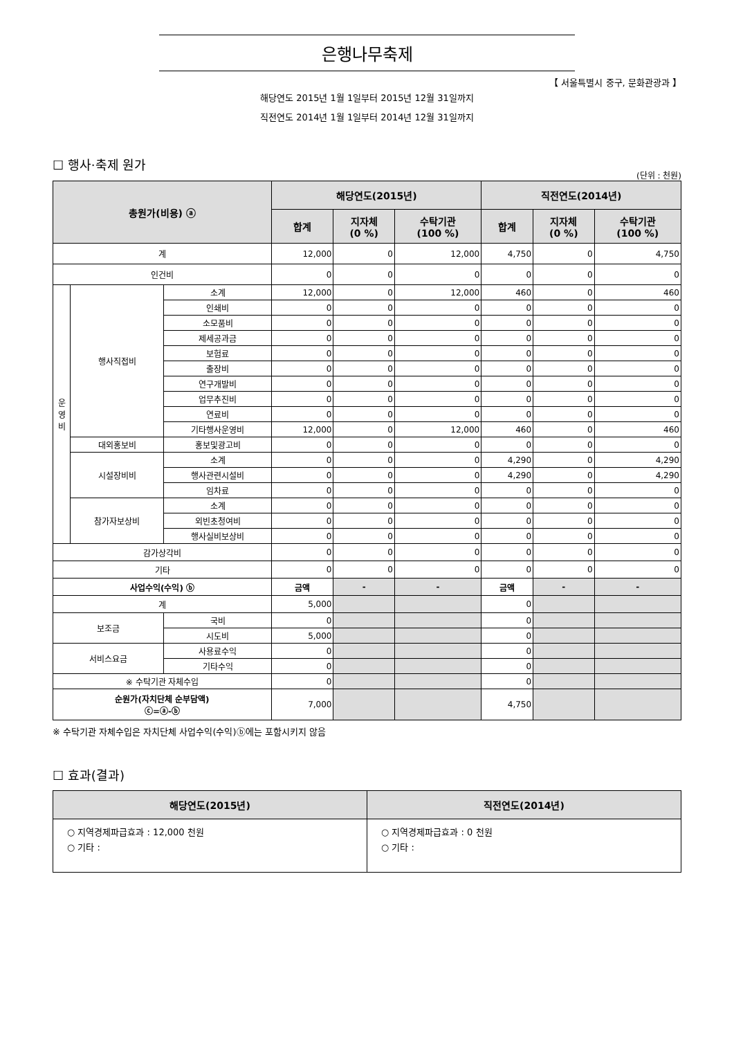은행나무축제
【 서울특별시 중구, 문화관광과 】
해당연도 2015년 1월 1일부터 2015년 12월 31일까지
직전연도 2014년 1월 1일부터 2014년 12월 31일까지
☐ 행사·축제 원가
(단위 : 천원)
| 총원가(비용) ⓐ | | | 해당연도(2015년) | | | 직전연도(2014년) | | |
| --- | --- | --- | --- | --- | --- | --- | --- | --- |
| | | | 합계 | 지자체 (0 %) | 수탁기관 (100 %) | 합계 | 지자체 (0 %) | 수탁기관 (100 %) |
| 계 | | | 12,000 | 0 | 12,000 | 4,750 | 0 | 4,750 |
| 인건비 | | | 0 | 0 | 0 | 0 | 0 | 0 |
| 운 영 비 | 행사직접비 | 소계 | 12,000 | 0 | 12,000 | 460 | 0 | 460 |
| | | 인쇄비 | 0 | 0 | 0 | 0 | 0 | 0 |
| | | 소모품비 | 0 | 0 | 0 | 0 | 0 | 0 |
| | | 제세공과금 | 0 | 0 | 0 | 0 | 0 | 0 |
| | | 보험료 | 0 | 0 | 0 | 0 | 0 | 0 |
| | | 출장비 | 0 | 0 | 0 | 0 | 0 | 0 |
| | | 연구개발비 | 0 | 0 | 0 | 0 | 0 | 0 |
| | | 업무추진비 | 0 | 0 | 0 | 0 | 0 | 0 |
| | | 연료비 | 0 | 0 | 0 | 0 | 0 | 0 |
| | | 기타행사운영비 | 12,000 | 0 | 12,000 | 460 | 0 | 460 |
| | 대외홍보비 | 홍보및광고비 | 0 | 0 | 0 | 0 | 0 | 0 |
| | 시설장비비 | 소계 | 0 | 0 | 0 | 4,290 | 0 | 4,290 |
| | | 행사관련시설비 | 0 | 0 | 0 | 4,290 | 0 | 4,290 |
| | | 임차료 | 0 | 0 | 0 | 0 | 0 | 0 |
| | 참가자보상비 | 소계 | 0 | 0 | 0 | 0 | 0 | 0 |
| | | 외빈초청여비 | 0 | 0 | 0 | 0 | 0 | 0 |
| | | 행사실비보상비 | 0 | 0 | 0 | 0 | 0 | 0 |
| 감가상각비 | | | 0 | 0 | 0 | 0 | 0 | 0 |
| 기타 | | | 0 | 0 | 0 | 0 | 0 | 0 |
| 사업수익(수익) ⓑ | | | 금액 | - | - | 금액 | - | - |
| 계 | | | 5,000 | | | 0 | | |
| 보조금 | | 국비 | 0 | | | 0 | | |
| | | 시도비 | 5,000 | | | 0 | | |
| 서비스요금 | | 사용료수익 | 0 | | | 0 | | |
| | | 기타수익 | 0 | | | 0 | | |
| ※ 수탁기관 자체수입 | | | 0 | | | 0 | | |
| 순원가(자치단체 순부담액) ⓒ=ⓐ-ⓑ | | | 7,000 | | | 4,750 | | |
※ 수탁기관 자체수입은 자치단체 사업수익(수익)ⓑ에는 포함시키지 않음
☐ 효과(결과)
| 해당연도(2015년) | 직전연도(2014년) |
| --- | --- |
| ○ 지역경제파급효과 : 12,000 천원 ○ 기타 : | ○ 지역경제파급효과 : 0 천원 ○ 기타 : |